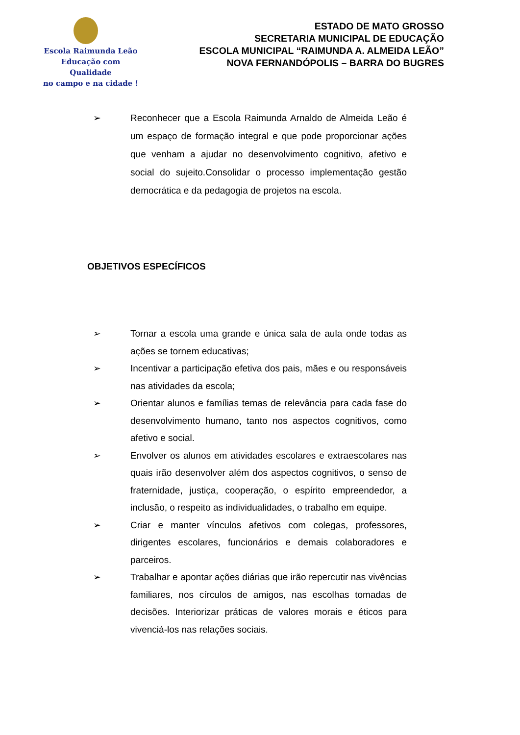Escola Raimunda Leão
Educação com Qualidade
no campo e na cidade !
ESTADO DE MATO GROSSO
SECRETARIA MUNICIPAL DE EDUCAÇÃO
ESCOLA MUNICIPAL “RAIMUNDA A. ALMEIDA LEÃO”
NOVA FERNANDÓPOLIS – BARRA DO BUGRES
➢ Reconhecer que a Escola Raimunda Arnaldo de Almeida Leão é um espaço de formação integral e que pode proporcionar ações que venham a ajudar no desenvolvimento cognitivo, afetivo e social do sujeito.Consolidar o processo implementação gestão democrática e da pedagogia de projetos na escola.
OBJETIVOS ESPECÍFICOS
➢ Tornar a escola uma grande e única sala de aula onde todas as ações se tornem educativas;
➢ Incentivar a participação efetiva dos pais, mães e ou responsáveis nas atividades da escola;
➢ Orientar alunos e famílias temas de relevância para cada fase do desenvolvimento humano, tanto nos aspectos cognitivos, como afetivo e social.
➢ Envolver os alunos em atividades escolares e extraescolares nas quais irão desenvolver além dos aspectos cognitivos, o senso de fraternidade, justiça, cooperação, o espírito empreendedor, a inclusão, o respeito as individualidades, o trabalho em equipe.
➢ Criar e manter vínculos afetivos com colegas, professores, dirigentes escolares, funcionários e demais colaboradores e parceiros.
➢ Trabalhar e apontar ações diárias que irão repercutir nas vivências familiares, nos círculos de amigos, nas escolhas tomadas de decisões. Interiorizar práticas de valores morais e éticos para vivenciá-los nas relações sociais.